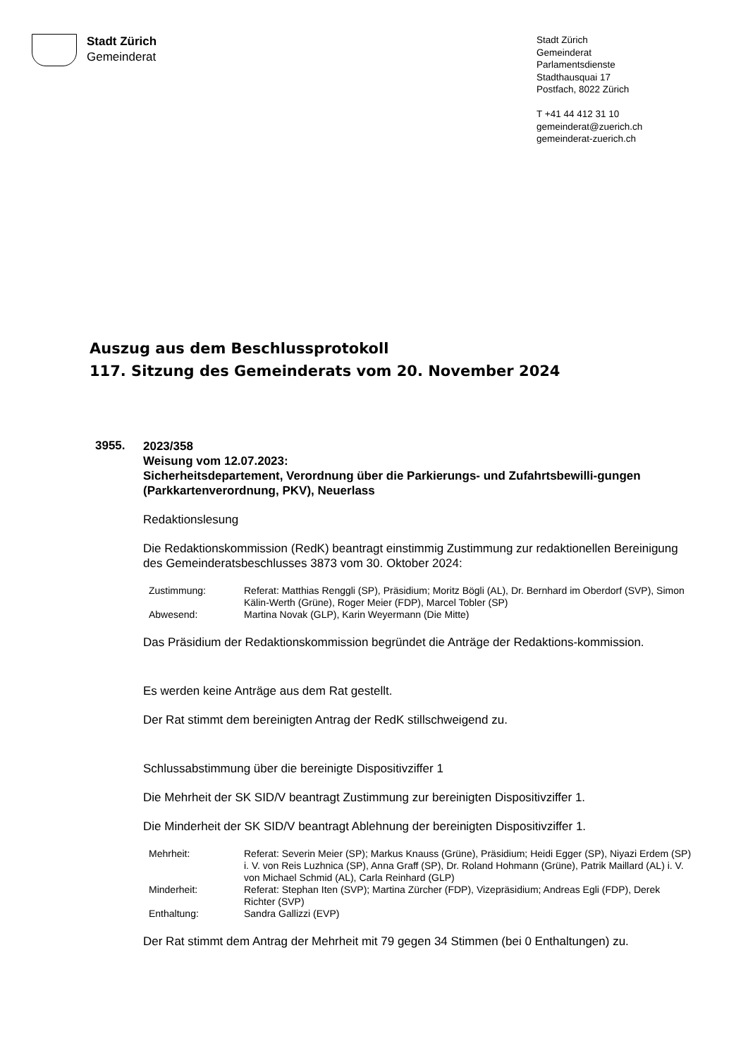Stadt Zürich
Gemeinderat
Stadt Zürich
Gemeinderat
Parlamentsdienste
Stadthausquai 17
Postfach, 8022 Zürich
T +41 44 412 31 10
gemeinderat@zuerich.ch
gemeinderat-zuerich.ch
Auszug aus dem Beschlussprotokoll
117. Sitzung des Gemeinderats vom 20. November 2024
3955.
2023/358
Weisung vom 12.07.2023:
Sicherheitsdepartement, Verordnung über die Parkierungs- und Zufahrtsbewilli-gungen (Parkkartenverordnung, PKV), Neuerlass
Redaktionslesung
Die Redaktionskommission (RedK) beantragt einstimmig Zustimmung zur redaktionellen Bereinigung des Gemeinderatsbeschlusses 3873 vom 30. Oktober 2024:
| Zustimmung: | Referat: Matthias Renggli (SP), Präsidium; Moritz Bögli (AL), Dr. Bernhard im Oberdorf (SVP), Simon Kälin-Werth (Grüne), Roger Meier (FDP), Marcel Tobler (SP) |
| Abwesend: | Martina Novak (GLP), Karin Weyermann (Die Mitte) |
Das Präsidium der Redaktionskommission begründet die Anträge der Redaktions-kommission.
Es werden keine Anträge aus dem Rat gestellt.
Der Rat stimmt dem bereinigten Antrag der RedK stillschweigend zu.
Schlussabstimmung über die bereinigte Dispositivziffer 1
Die Mehrheit der SK SID/V beantragt Zustimmung zur bereinigten Dispositivziffer 1.
Die Minderheit der SK SID/V beantragt Ablehnung der bereinigten Dispositivziffer 1.
| Mehrheit: | Referat: Severin Meier (SP); Markus Knauss (Grüne), Präsidium; Heidi Egger (SP), Niyazi Erdem (SP) i. V. von Reis Luzhnica (SP), Anna Graff (SP), Dr. Roland Hohmann (Grüne), Patrik Maillard (AL) i. V. von Michael Schmid (AL), Carla Reinhard (GLP) |
| Minderheit: | Referat: Stephan Iten (SVP); Martina Zürcher (FDP), Vizepräsidium; Andreas Egli (FDP), Derek Richter (SVP) |
| Enthaltung: | Sandra Gallizzi (EVP) |
Der Rat stimmt dem Antrag der Mehrheit mit 79 gegen 34 Stimmen (bei 0 Enthaltungen) zu.